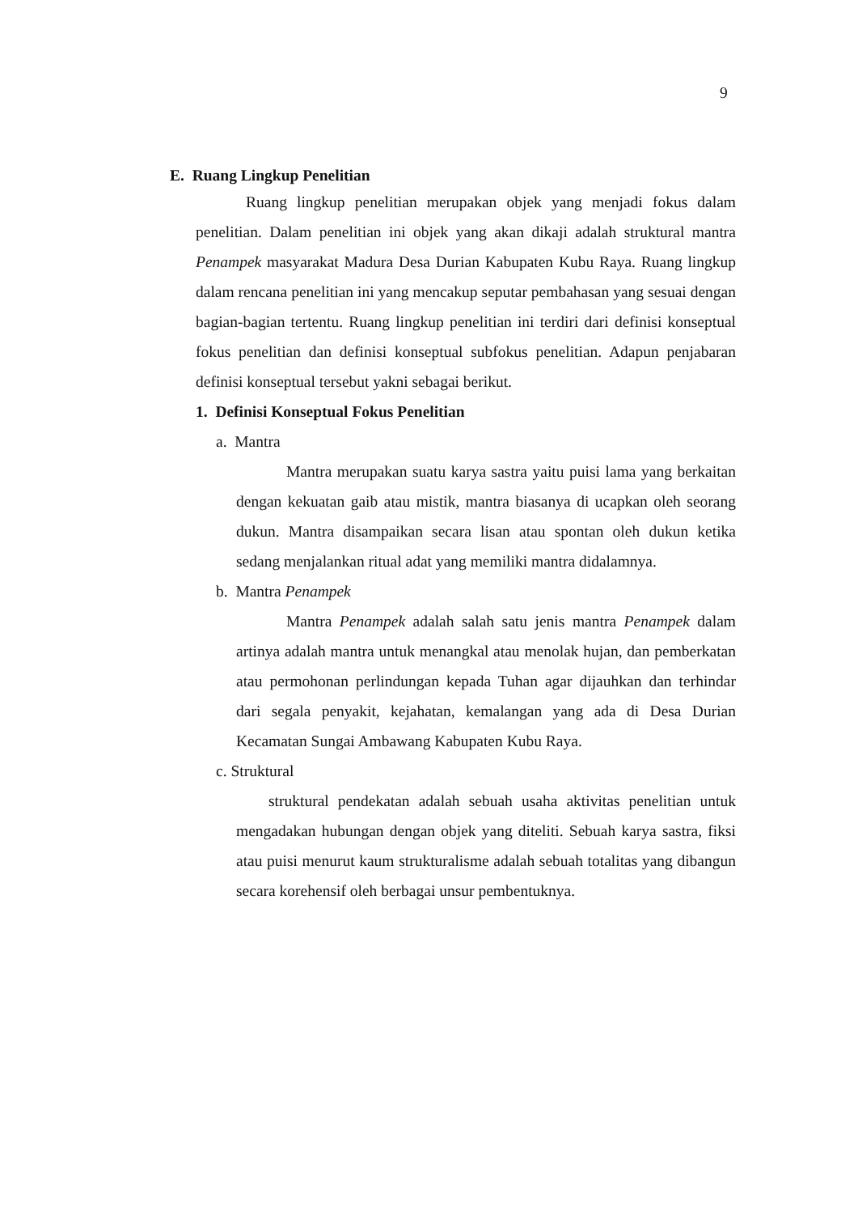9
E. Ruang Lingkup Penelitian
Ruang lingkup penelitian merupakan objek yang menjadi fokus dalam penelitian. Dalam penelitian ini objek yang akan dikaji adalah struktural mantra Penampek masyarakat Madura Desa Durian Kabupaten Kubu Raya. Ruang lingkup dalam rencana penelitian ini yang mencakup seputar pembahasan yang sesuai dengan bagian-bagian tertentu. Ruang lingkup penelitian ini terdiri dari definisi konseptual fokus penelitian dan definisi konseptual subfokus penelitian. Adapun penjabaran definisi konseptual tersebut yakni sebagai berikut.
1. Definisi Konseptual Fokus Penelitian
a. Mantra
Mantra merupakan suatu karya sastra yaitu puisi lama yang berkaitan dengan kekuatan gaib atau mistik, mantra biasanya di ucapkan oleh seorang dukun. Mantra disampaikan secara lisan atau spontan oleh dukun ketika sedang menjalankan ritual adat yang memiliki mantra didalamnya.
b. Mantra Penampek
Mantra Penampek adalah salah satu jenis mantra Penampek dalam artinya adalah mantra untuk menangkal atau menolak hujan, dan pemberkatan atau permohonan perlindungan kepada Tuhan agar dijauhkan dan terhindar dari segala penyakit, kejahatan, kemalangan yang ada di Desa Durian Kecamatan Sungai Ambawang Kabupaten Kubu Raya.
c. Struktural
struktural pendekatan adalah sebuah usaha aktivitas penelitian untuk mengadakan hubungan dengan objek yang diteliti. Sebuah karya sastra, fiksi atau puisi menurut kaum strukturalisme adalah sebuah totalitas yang dibangun secara korehensif oleh berbagai unsur pembentuknya.